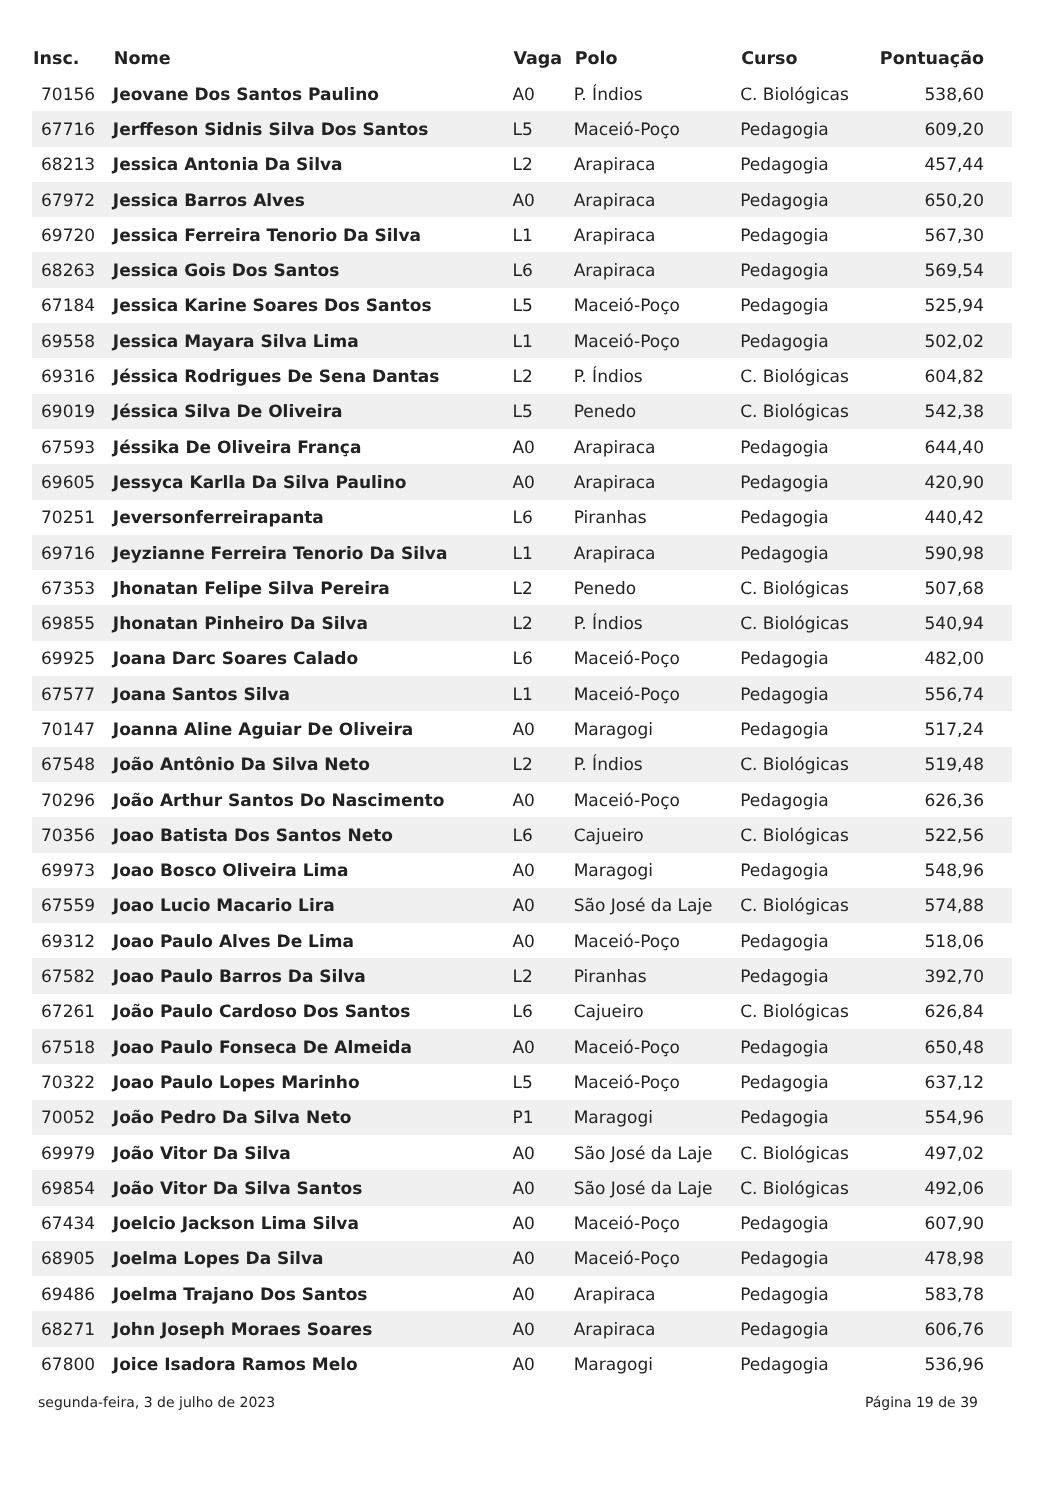| Insc. | Nome | Vaga | Polo | Curso | Pontuação |
| --- | --- | --- | --- | --- | --- |
| 70156 | Jeovane Dos Santos Paulino | A0 | P. Índios | C. Biológicas | 538,60 |
| 67716 | Jerffeson Sidnis Silva Dos Santos | L5 | Maceió-Poço | Pedagogia | 609,20 |
| 68213 | Jessica Antonia Da Silva | L2 | Arapiraca | Pedagogia | 457,44 |
| 67972 | Jessica Barros Alves | A0 | Arapiraca | Pedagogia | 650,20 |
| 69720 | Jessica Ferreira Tenorio Da Silva | L1 | Arapiraca | Pedagogia | 567,30 |
| 68263 | Jessica Gois Dos Santos | L6 | Arapiraca | Pedagogia | 569,54 |
| 67184 | Jessica Karine Soares Dos Santos | L5 | Maceió-Poço | Pedagogia | 525,94 |
| 69558 | Jessica Mayara Silva Lima | L1 | Maceió-Poço | Pedagogia | 502,02 |
| 69316 | Jéssica Rodrigues De Sena Dantas | L2 | P. Índios | C. Biológicas | 604,82 |
| 69019 | Jéssica Silva De Oliveira | L5 | Penedo | C. Biológicas | 542,38 |
| 67593 | Jéssika De Oliveira França | A0 | Arapiraca | Pedagogia | 644,40 |
| 69605 | Jessyca Karlla Da Silva Paulino | A0 | Arapiraca | Pedagogia | 420,90 |
| 70251 | Jeversonferreirapanta | L6 | Piranhas | Pedagogia | 440,42 |
| 69716 | Jeyzianne Ferreira Tenorio Da Silva | L1 | Arapiraca | Pedagogia | 590,98 |
| 67353 | Jhonatan Felipe Silva Pereira | L2 | Penedo | C. Biológicas | 507,68 |
| 69855 | Jhonatan Pinheiro Da Silva | L2 | P. Índios | C. Biológicas | 540,94 |
| 69925 | Joana Darc Soares Calado | L6 | Maceió-Poço | Pedagogia | 482,00 |
| 67577 | Joana Santos Silva | L1 | Maceió-Poço | Pedagogia | 556,74 |
| 70147 | Joanna Aline Aguiar De Oliveira | A0 | Maragogi | Pedagogia | 517,24 |
| 67548 | João Antônio Da Silva Neto | L2 | P. Índios | C. Biológicas | 519,48 |
| 70296 | João Arthur Santos Do Nascimento | A0 | Maceió-Poço | Pedagogia | 626,36 |
| 70356 | Joao Batista Dos Santos Neto | L6 | Cajueiro | C. Biológicas | 522,56 |
| 69973 | Joao Bosco Oliveira Lima | A0 | Maragogi | Pedagogia | 548,96 |
| 67559 | Joao Lucio Macario Lira | A0 | São José da Laje | C. Biológicas | 574,88 |
| 69312 | Joao Paulo Alves De Lima | A0 | Maceió-Poço | Pedagogia | 518,06 |
| 67582 | Joao Paulo Barros Da Silva | L2 | Piranhas | Pedagogia | 392,70 |
| 67261 | João Paulo Cardoso Dos Santos | L6 | Cajueiro | C. Biológicas | 626,84 |
| 67518 | Joao Paulo Fonseca De Almeida | A0 | Maceió-Poço | Pedagogia | 650,48 |
| 70322 | Joao Paulo Lopes Marinho | L5 | Maceió-Poço | Pedagogia | 637,12 |
| 70052 | João Pedro Da Silva Neto | P1 | Maragogi | Pedagogia | 554,96 |
| 69979 | João Vitor Da Silva | A0 | São José da Laje | C. Biológicas | 497,02 |
| 69854 | João Vitor Da Silva Santos | A0 | São José da Laje | C. Biológicas | 492,06 |
| 67434 | Joelcio Jackson Lima Silva | A0 | Maceió-Poço | Pedagogia | 607,90 |
| 68905 | Joelma Lopes Da Silva | A0 | Maceió-Poço | Pedagogia | 478,98 |
| 69486 | Joelma Trajano Dos Santos | A0 | Arapiraca | Pedagogia | 583,78 |
| 68271 | John Joseph Moraes Soares | A0 | Arapiraca | Pedagogia | 606,76 |
| 67800 | Joice Isadora Ramos Melo | A0 | Maragogi | Pedagogia | 536,96 |
segunda-feira, 3 de julho de 2023 Página 19 de 39